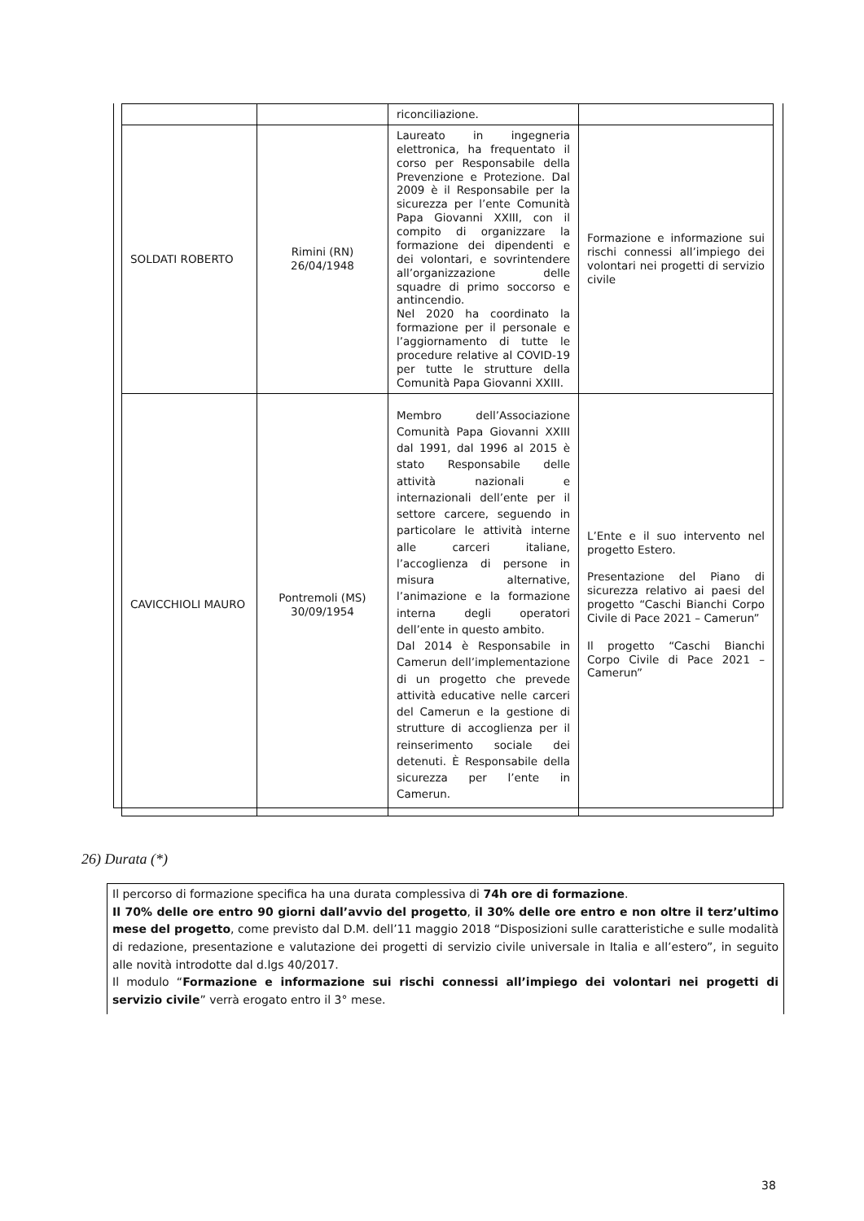| | | riconciliazione. | |
| SOLDATI ROBERTO | Rimini (RN) 26/04/1948 | Laureato in ingegneria elettronica, ha frequentato il corso per Responsabile della Prevenzione e Protezione. Dal 2009 è il Responsabile per la sicurezza per l’ente Comunità Papa Giovanni XXIII, con il compito di organizzare la formazione dei dipendenti e dei volontari, e sovrintendere all’organizzazione delle squadre di primo soccorso e antincendio. Nel 2020 ha coordinato la formazione per il personale e l’aggiornamento di tutte le procedure relative al COVID-19 per tutte le strutture della Comunità Papa Giovanni XXIII. | Formazione e informazione sui rischi connessi all’impiego dei volontari nei progetti di servizio civile |
| CAVICCHIOLI MAURO | Pontremoli (MS) 30/09/1954 | Membro dell’Associazione Comunità Papa Giovanni XXIII dal 1991, dal 1996 al 2015 è stato Responsabile delle attività nazionali e internazionali dell’ente per il settore carcere, seguendo in particolare le attività interne alle carceri italiane, l’accoglienza di persone in misura alternative, l’animazione e la formazione interna degli operatori dell’ente in questo ambito. Dal 2014 è Responsabile in Camerun dell’implementazione di un progetto che prevede attività educative nelle carceri del Camerun e la gestione di strutture di accoglienza per il reinserimento sociale dei detenuti. È Responsabile della sicurezza per l’ente in Camerun. | L’Ente e il suo intervento nel progetto Estero. Presentazione del Piano di sicurezza relativo ai paesi del progetto “Caschi Bianchi Corpo Civile di Pace 2021 – Camerun” Il progetto “Caschi Bianchi Corpo Civile di Pace 2021 – Camerun” |
26) Durata (*)
Il percorso di formazione specifica ha una durata complessiva di 74h ore di formazione.
Il 70% delle ore entro 90 giorni dall’avvio del progetto, il 30% delle ore entro e non oltre il terz’ultimo mese del progetto, come previsto dal D.M. dell’11 maggio 2018 “Disposizioni sulle caratteristiche e sulle modalità di redazione, presentazione e valutazione dei progetti di servizio civile universale in Italia e all’estero”, in seguito alle novità introdotte dal d.lgs 40/2017.
Il modulo “Formazione e informazione sui rischi connessi all’impiego dei volontari nei progetti di servizio civile” verrà erogato entro il 3° mese.
38